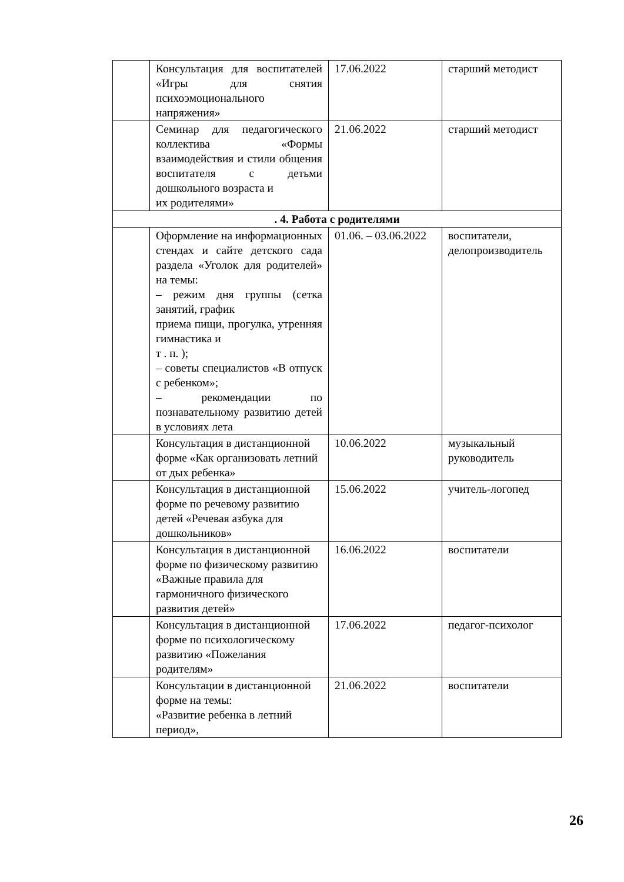| | Консультация для воспитателей «Игры для снятия психоэмоционального напряжения» | 17.06.2022 | старший методист |
| | Семинар для педагогического коллектива «Формы взаимодействия и стили общения воспитателя с детьми дошкольного возраста и их родителями» | 21.06.2022 | старший методист |
| . 4. Работа с родителями | | | |
| | Оформление на информационных стендах и сайте детского сада раздела «Уголок для родителей» на темы: – режим дня группы (сетка занятий, график приема пищи, прогулка, утренняя гимнастика и т . п. ); – советы специалистов «В отпуск с ребенком»; – рекомендации по познавательному развитию детей в условиях лета | 01.06. – 03.06.2022 | воспитатели, делопроизводитель |
| | Консультация в дистанционной форме «Как организовать летний от дых ребенка» | 10.06.2022 | музыкальный руководитель |
| | Консультация в дистанционной форме по речевому развитию детей «Речевая азбука для дошкольников» | 15.06.2022 | учитель-логопед |
| | Консультация в дистанционной форме по физическому развитию «Важные правила для гармоничного физического развития детей» | 16.06.2022 | воспитатели |
| | Консультация в дистанционной форме по психологическому развитию «Пожелания родителям» | 17.06.2022 | педагог-психолог |
| | Консультации в дистанционной форме на темы: «Развитие ребенка в летний период», | 21.06.2022 | воспитатели |
26